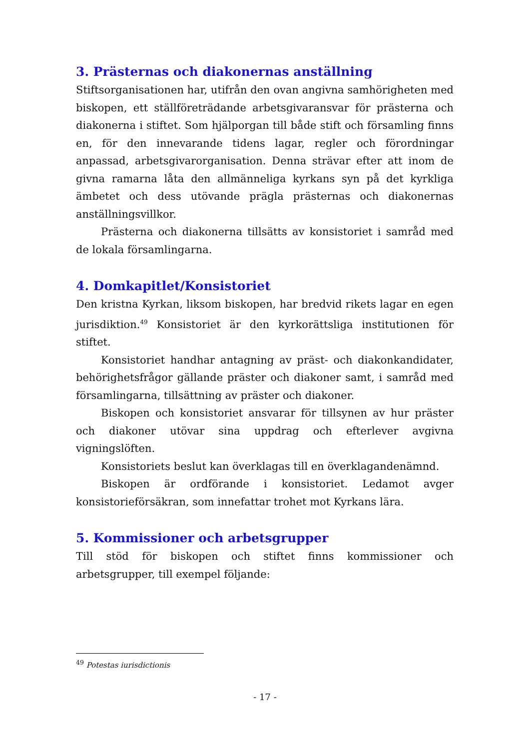3. Prästernas och diakonernas anställning
Stiftsorganisationen har, utifrån den ovan angivna samhörigheten med biskopen, ett ställföreträdande arbetsgivaransvar för prästerna och diakonerna i stiftet. Som hjälporgan till både stift och församling finns en, för den innevarande tidens lagar, regler och förordningar anpassad, arbetsgivarorganisation. Denna strävar efter att inom de givna ramarna låta den allmänneliga kyrkans syn på det kyrkliga ämbetet och dess utövande prägla prästernas och diakonernas anställningsvillkor.
Prästerna och diakonerna tillsätts av konsistoriet i samråd med de lokala församlingarna.
4. Domkapitlet/Konsistoriet
Den kristna Kyrkan, liksom biskopen, har bredvid rikets lagar en egen jurisdiktion.<sup>49</sup> Konsistoriet är den kyrkorättsliga institutionen för stiftet.
Konsistoriet handhar antagning av präst- och diakonkandidater, behörighetsfrågor gällande präster och diakoner samt, i samråd med församlingarna, tillsättning av präster och diakoner.
Biskopen och konsistoriet ansvarar för tillsynen av hur präster och diakoner utövar sina uppdrag och efterlever avgivna vigningslöften.
Konsistoriets beslut kan överklagas till en överklagandenämnd.
Biskopen är ordförande i konsistoriet. Ledamot avger konsistorieförsäkran, som innefattar trohet mot Kyrkans lära.
5. Kommissioner och arbetsgrupper
Till stöd för biskopen och stiftet finns kommissioner och arbetsgrupper, till exempel följande:
<sup>49</sup> Potestas iurisdictionis
- 17 -